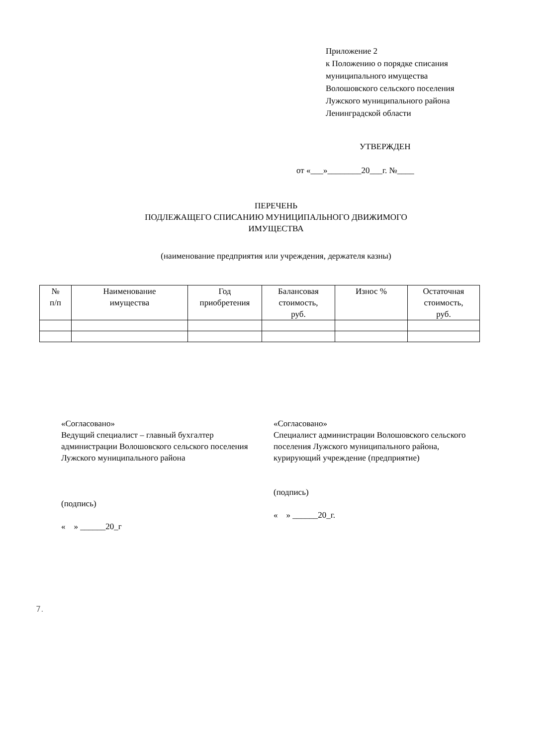Приложение 2
к Положению о порядке списания
муниципального имущества
Волошовского сельского поселения
Лужского муниципального района
Ленинградской области
УТВЕРЖДЕН
от «___»________20___г. №____
ПЕРЕЧЕНЬ
ПОДЛЕЖАЩЕГО СПИСАНИЮ МУНИЦИПАЛЬНОГО ДВИЖИМОГО
ИМУЩЕСТВА
(наименование предприятия или учреждения, держателя казны)
| № п/п | Наименование имущества | Год приобретения | Балансовая стоимость, руб. | Износ % | Остаточная стоимость, руб. |
| --- | --- | --- | --- | --- | --- |
«Согласовано»
Ведущий специалист – главный бухгалтер администрации Волошовского сельского поселения Лужского муниципального района
(подпись)
« » ______20_г
«Согласовано»
Специалист администрации Волошовского сельского поселения Лужского муниципального района, курирующий учреждение (предприятие)
(подпись)
« » ______20_г.
7.